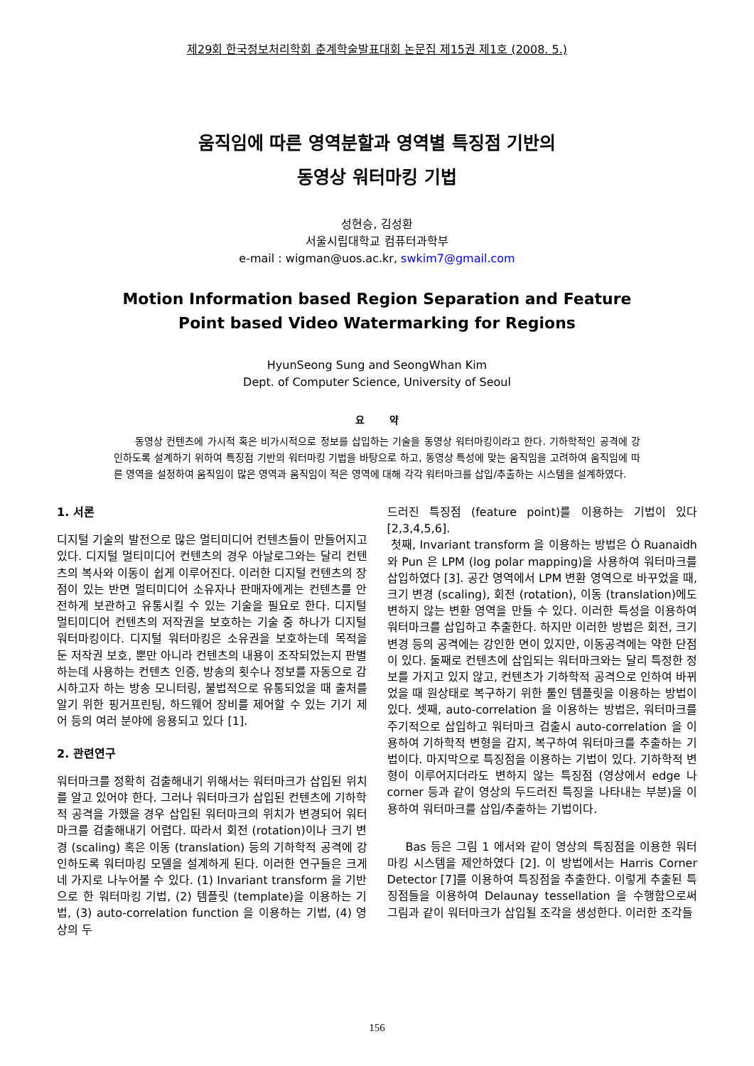제29회 한국정보처리학회 춘계학술발표대회 논문집 제15권 제1호 (2008. 5.)
움직임에 따른 영역분할과 영역별 특징점 기반의
동영상 워터마킹 기법
성현승, 김성환
서울시립대학교 컴퓨터과학부
e-mail : wigman@uos.ac.kr, swkim7@gmail.com
Motion Information based Region Separation and Feature
Point based Video Watermarking for Regions
HyunSeong Sung and SeongWhan Kim
Dept. of Computer Science, University of Seoul
요 약
동영상 컨텐츠에 가시적 혹은 비가시적으로 정보를 삽입하는 기술을 동영상 워터마킹이라고 한다. 기하학적인 공격에 강인하도록 설계하기 위하여 특징점 기반의 워터마킹 기법을 바탕으로 하고, 동영상 특성에 맞는 움직임을 고려하여 움직임에 따른 영역을 설정하여 움직임이 많은 영역과 움직임이 적은 영역에 대해 각각 워터마크를 삽입/추출하는 시스템을 설계하였다.
1. 서론
디지털 기술의 발전으로 많은 멀티미디어 컨텐츠들이 만들어지고 있다. 디지털 멀티미디어 컨텐츠의 경우 아날로그와는 달리 컨텐츠의 복사와 이동이 쉽게 이루어진다. 이러한 디지털 컨텐츠의 장점이 있는 반면 멀티미디어 소유자나 판매자에게는 컨텐츠를 안전하게 보관하고 유통시킬 수 있는 기술을 필요로 한다. 디지털 멀티미디어 컨텐츠의 저작권을 보호하는 기술 중 하나가 디지털 워터마킹이다. 디지털 워터마킹은 소유권을 보호하는데 목적을 둔 저작권 보호, 뿐만 아니라 컨텐츠의 내용이 조작되었는지 판별하는데 사용하는 컨텐츠 인증, 방송의 횟수나 정보를 자동으로 감시하고자 하는 방송 모니터링, 불법적으로 유통되었을 때 출처를 알기 위한 핑거프린팅, 하드웨어 장비를 제어할 수 있는 기기 제어 등의 여러 분야에 응용되고 있다 [1].
2. 관련연구
워터마크를 정확히 검출해내기 위해서는 워터마크가 삽입된 위치를 알고 있어야 한다. 그러나 워터마크가 삽입된 컨텐츠에 기하학적 공격을 가했을 경우 삽입된 워터마크의 위치가 변경되어 워터마크를 검출해내기 어렵다. 따라서 회전 (rotation)이나 크기 변경 (scaling) 혹은 이동 (translation) 등의 기하학적 공격에 강인하도록 워터마킹 모델을 설계하게 된다. 이러한 연구들은 크게 네 가지로 나누어볼 수 있다. (1) Invariant transform 을 기반으로 한 워터마킹 기법, (2) 템플릿 (template)을 이용하는 기법, (3) auto-correlation function 을 이용하는 기법, (4) 영상의 두
드러진 특징점 (feature point)를 이용하는 기법이 있다 [2,3,4,5,6].
첫째, Invariant transform 을 이용하는 방법은 Ó Ruanaidh 와 Pun 은 LPM (log polar mapping)을 사용하여 워터마크를 삽입하였다 [3]. 공간 영역에서 LPM 변환 영역으로 바꾸었을 때, 크기 변경 (scaling), 회전 (rotation), 이동 (translation)에도 변하지 않는 변환 영역을 만들 수 있다. 이러한 특성을 이용하여 워터마크를 삽입하고 추출한다. 하지만 이러한 방법은 회전, 크기 변경 등의 공격에는 강인한 면이 있지만, 이동공격에는 약한 단점이 있다. 둘째로 컨텐츠에 삽입되는 워터마크와는 달리 특정한 정보를 가지고 있지 않고, 컨텐츠가 기하학적 공격으로 인하여 바뀌었을 때 원상태로 복구하기 위한 툴인 템플릿을 이용하는 방법이 있다. 셋째, auto-correlation 을 이용하는 방법은, 워터마크를 주기적으로 삽입하고 워터마크 검출시 auto-correlation 을 이용하여 기하학적 변형을 감지, 복구하여 워터마크를 추출하는 기법이다. 마지막으로 특징점을 이용하는 기법이 있다. 기하학적 변형이 이루어지더라도 변하지 않는 특징점 (영상에서 edge 나 corner 등과 같이 영상의 두드러진 특징을 나타내는 부분)을 이용하여 워터마크를 삽입/추출하는 기법이다.
Bas 등은 그림 1 에서와 같이 영상의 특징점을 이용한 워터마킹 시스템을 제안하였다 [2]. 이 방법에서는 Harris Corner Detector [7]를 이용하여 특징점을 추출한다. 이렇게 추출된 특징점들을 이용하여 Delaunay tessellation 을 수행함으로써 그림과 같이 워터마크가 삽입될 조각을 생성한다. 이러한 조각들
156